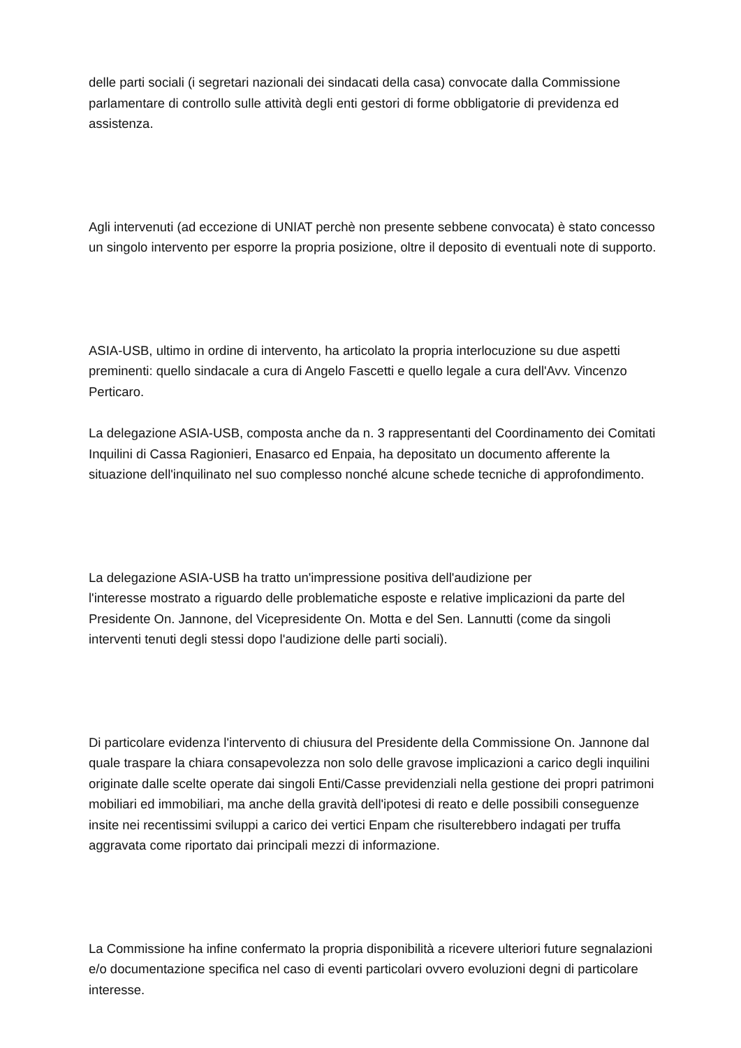delle parti sociali (i segretari nazionali dei sindacati della casa) convocate dalla Commissione parlamentare di controllo sulle attività degli enti gestori di forme obbligatorie di previdenza ed assistenza.
Agli intervenuti (ad eccezione di UNIAT perchè non presente sebbene convocata) è stato concesso un singolo intervento per esporre la propria posizione, oltre il deposito di eventuali note di supporto.
ASIA-USB, ultimo in ordine di intervento, ha articolato la propria interlocuzione su due aspetti preminenti: quello sindacale a cura di Angelo Fascetti e quello legale a cura dell'Avv. Vincenzo Perticaro.
La delegazione ASIA-USB, composta anche da n. 3 rappresentanti del Coordinamento dei Comitati Inquilini di Cassa Ragionieri, Enasarco ed Enpaia, ha depositato un documento afferente la situazione dell'inquilinato nel suo complesso nonché alcune schede tecniche di approfondimento.
La delegazione ASIA-USB ha tratto un'impressione positiva dell'audizione per
l'interesse mostrato a riguardo delle problematiche esposte e relative implicazioni da parte del Presidente On. Jannone, del Vicepresidente On. Motta e del Sen. Lannutti (come da singoli interventi tenuti degli stessi dopo l'audizione delle parti sociali).
Di particolare evidenza l'intervento di chiusura del Presidente della Commissione On. Jannone dal quale traspare la chiara consapevolezza non solo delle gravose implicazioni a carico degli inquilini originate dalle scelte operate dai singoli Enti/Casse previdenziali nella gestione dei propri patrimoni mobiliari ed immobiliari, ma anche della gravità dell'ipotesi di reato e delle possibili conseguenze insite nei recentissimi sviluppi a carico dei vertici Enpam che risulterebbero indagati per truffa aggravata come riportato dai principali mezzi di informazione.
La Commissione ha infine confermato la propria disponibilità a ricevere ulteriori future segnalazioni e/o documentazione specifica nel caso di eventi particolari ovvero evoluzioni degni di particolare interesse.